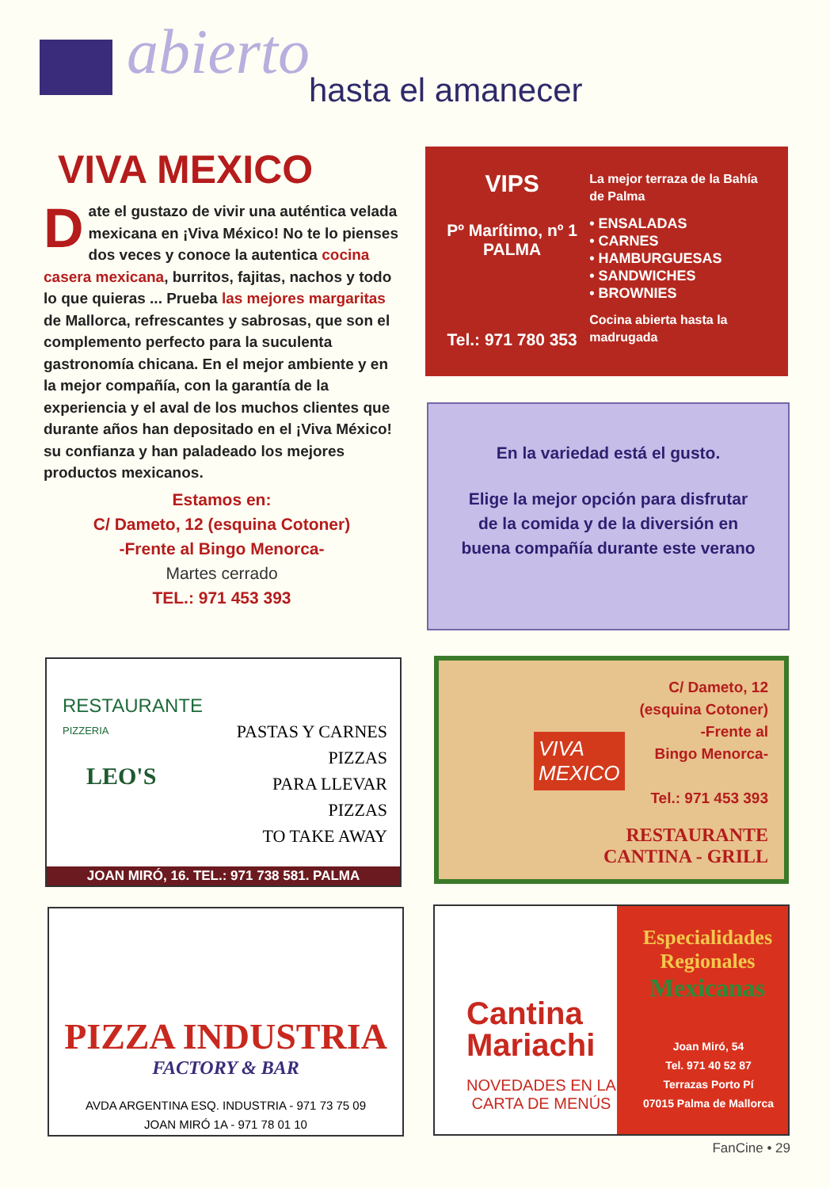abierto hasta el amanecer
VIVA MEXICO
Date el gustazo de vivir una auténtica velada mexicana en ¡Viva México! No te lo pienses dos veces y conoce la autentica cocina casera mexicana, burritos, fajitas, nachos y todo lo que quieras ... Prueba las mejores margaritas de Mallorca, refrescantes y sabrosas, que son el complemento perfecto para la suculenta gastronomía chicana. En el mejor ambiente y en la mejor compañía, con la garantía de la experiencia y el aval de los muchos clientes que durante años han depositado en el ¡Viva México! su confianza y han paladeado los mejores productos mexicanos.
Estamos en:
C/ Dameto, 12 (esquina Cotoner)
-Frente al Bingo Menorca-
Martes cerrado
TEL.: 971 453 393
VIPS
Pº Marítimo, nº 1
PALMA
Tel.: 971 780 353
La mejor terraza de la Bahía de Palma
• ENSALADAS
• CARNES
• HAMBURGUESAS
• SANDWICHES
• BROWNIES
Cocina abierta hasta la madrugada
En la variedad está el gusto.
Elige la mejor opción para disfrutar de la comida y de la diversión en buena compañía durante este verano
RESTAURANTE
PIZZERIA
LEO'S
PASTAS Y CARNES
PIZZAS
PARA LLEVAR
PIZZAS
TO TAKE AWAY
JOAN MIRÓ, 16. TEL.: 971 738 581. PALMA
VIVA
MEXICO
C/ Dameto, 12
(esquina Cotoner)
-Frente al
Bingo Menorca-
Tel.: 971 453 393
RESTAURANTE
CANTINA - GRILL
PIZZA INDUSTRIA
FACTORY & BAR
AVDA ARGENTINA ESQ. INDUSTRIA - 971 73 75 09
JOAN MIRÓ 1A - 971 78 01 10
Cantina
Mariachi
NOVEDADES EN LA
CARTA DE MENÚS
Especialidades
Regionales
Mexicanas
Joan Miró, 54
Tel. 971 40 52 87
Terrazas Porto Pí
07015 Palma de Mallorca
FanCine • 29